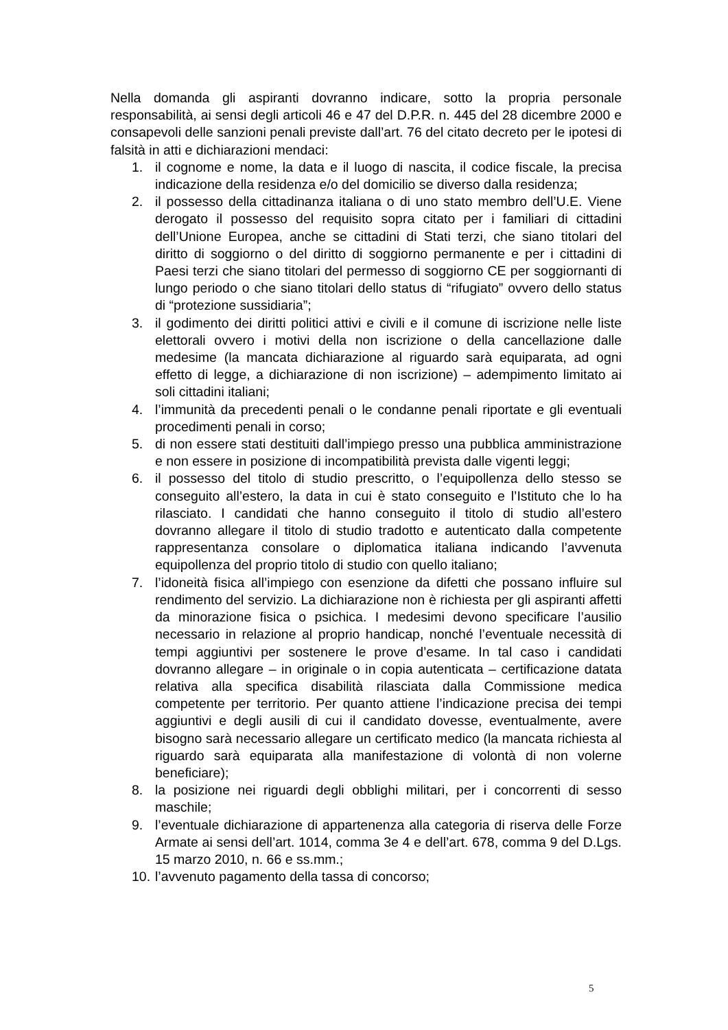Nella domanda gli aspiranti dovranno indicare, sotto la propria personale responsabilità, ai sensi degli articoli 46 e 47 del D.P.R. n. 445 del 28 dicembre 2000 e consapevoli delle sanzioni penali previste dall’art. 76 del citato decreto per le ipotesi di falsità in atti e dichiarazioni mendaci:
1. il cognome e nome, la data e il luogo di nascita, il codice fiscale, la precisa indicazione della residenza e/o del domicilio se diverso dalla residenza;
2. il possesso della cittadinanza italiana o di uno stato membro dell’U.E. Viene derogato il possesso del requisito sopra citato per i familiari di cittadini dell’Unione Europea, anche se cittadini di Stati terzi, che siano titolari del diritto di soggiorno o del diritto di soggiorno permanente e per i cittadini di Paesi terzi che siano titolari del permesso di soggiorno CE per soggiornanti di lungo periodo o che siano titolari dello status di “rifugiato” ovvero dello status di “protezione sussidiaria”;
3. il godimento dei diritti politici attivi e civili e il comune di iscrizione nelle liste elettorali ovvero i motivi della non iscrizione o della cancellazione dalle medesime (la mancata dichiarazione al riguardo sarà equiparata, ad ogni effetto di legge, a dichiarazione di non iscrizione) – adempimento limitato ai soli cittadini italiani;
4. l’immunità da precedenti penali o le condanne penali riportate e gli eventuali procedimenti penali in corso;
5. di non essere stati destituiti dall’impiego presso una pubblica amministrazione e non essere in posizione di incompatibilità prevista dalle vigenti leggi;
6. il possesso del titolo di studio prescritto, o l’equipollenza dello stesso se conseguito all’estero, la data in cui è stato conseguito e l’Istituto che lo ha rilasciato. I candidati che hanno conseguito il titolo di studio all’estero dovranno allegare il titolo di studio tradotto e autenticato dalla competente rappresentanza consolare o diplomatica italiana indicando l’avvenuta equipollenza del proprio titolo di studio con quello italiano;
7. l’idoneità fisica all’impiego con esenzione da difetti che possano influire sul rendimento del servizio. La dichiarazione non è richiesta per gli aspiranti affetti da minorazione fisica o psichica. I medesimi devono specificare l’ausilio necessario in relazione al proprio handicap, nonché l’eventuale necessità di tempi aggiuntivi per sostenere le prove d’esame. In tal caso i candidati dovranno allegare – in originale o in copia autenticata – certificazione datata relativa alla specifica disabilità rilasciata dalla Commissione medica competente per territorio. Per quanto attiene l’indicazione precisa dei tempi aggiuntivi e degli ausili di cui il candidato dovesse, eventualmente, avere bisogno sarà necessario allegare un certificato medico (la mancata richiesta al riguardo sarà equiparata alla manifestazione di volontà di non volerne beneficiare);
8. la posizione nei riguardi degli obblighi militari, per i concorrenti di sesso maschile;
9. l’eventuale dichiarazione di appartenenza alla categoria di riserva delle Forze Armate ai sensi dell’art. 1014, comma 3e 4 e dell’art. 678, comma 9 del D.Lgs. 15 marzo 2010, n. 66 e ss.mm.;
10. l’avvenuto pagamento della tassa di concorso;
5